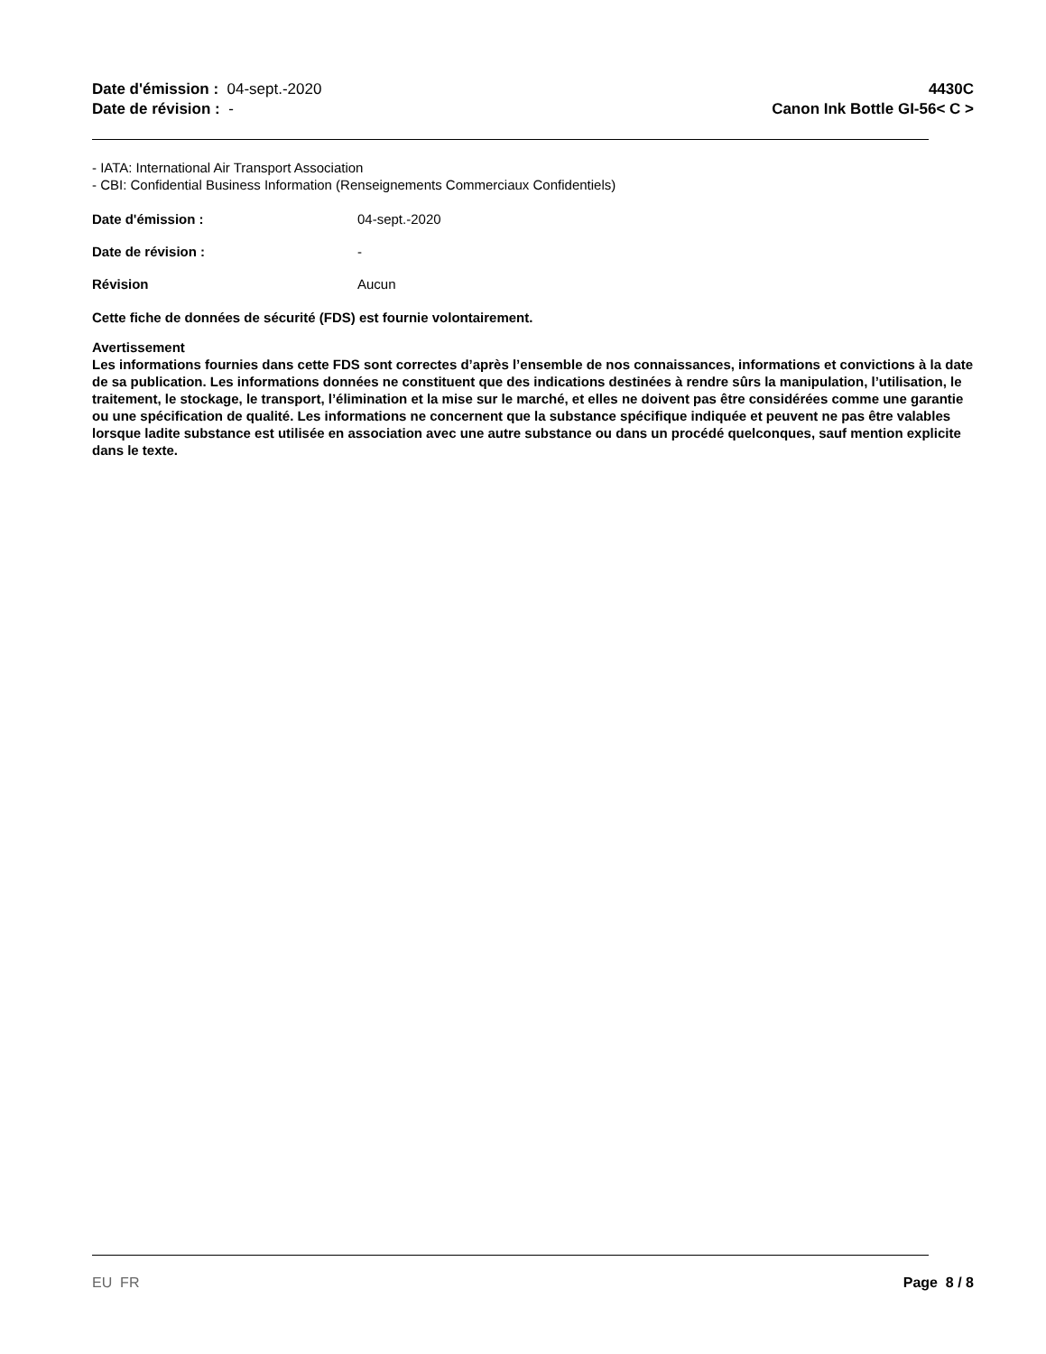Date d'émission : 04-sept.-2020
Date de révision : -
4430C
Canon Ink Bottle GI-56< C >
- IATA: International Air Transport Association
- CBI: Confidential Business Information (Renseignements Commerciaux Confidentiels)
Date d'émission : 04-sept.-2020
Date de révision : -
Révision Aucun
Cette fiche de données de sécurité (FDS) est fournie volontairement.
Avertissement
Les informations fournies dans cette FDS sont correctes d’après l’ensemble de nos connaissances, informations et convictions à la date de sa publication. Les informations données ne constituent que des indications destinées à rendre sûrs la manipulation, l’utilisation, le traitement, le stockage, le transport, l’élimination et la mise sur le marché, et elles ne doivent pas être considérées comme une garantie ou une spécification de qualité. Les informations ne concernent que la substance spécifique indiquée et peuvent ne pas être valables lorsque ladite substance est utilisée en association avec une autre substance ou dans un procédé quelconques, sauf mention explicite dans le texte.
EU FR Page 8 / 8